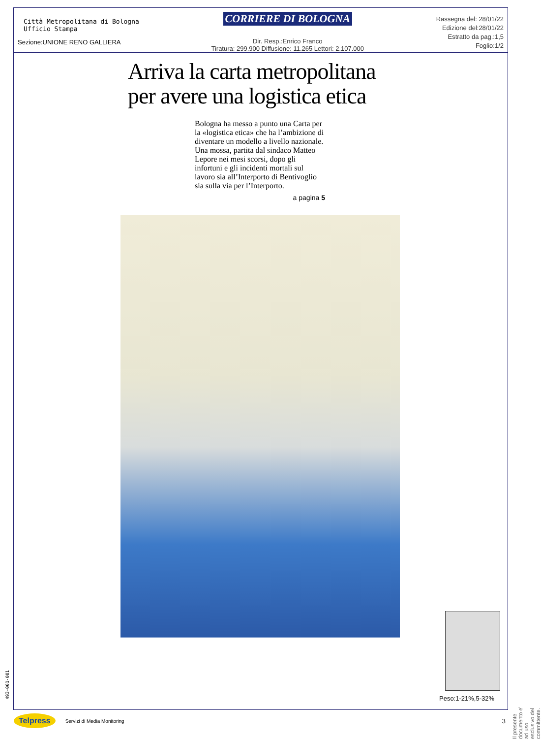Città Metropolitana di Bologna
Ufficio Stampa
Sezione:UNIONE RENO GALLIERA
CORRIERE DI BOLOGNA
Dir. Resp.:Enrico Franco
Tiratura: 299.900 Diffusione: 11.265 Lettori: 2.107.000
Rassegna del: 28/01/22
Edizione del:28/01/22
Estratto da pag.:1,5
Foglio:1/2
Arriva la carta metropolitana
per avere una logistica etica
Bologna ha messo a punto una Carta per la «logistica etica» che ha l’ambizione di diventare un modello a livello nazionale. Una mossa, partita dal sindaco Matteo Lepore nei mesi scorsi, dopo gli infortuni e gli incidenti mortali sul lavoro sia all’Interporto di Bentivoglio sia sulla via per l’Interporto.
a pagina 5
Peso:1-21%,5-32%
Il presente documento e' ad uso esclusivo del committente.
493-001-001
Telpress Servizi di Media Monitoring 3